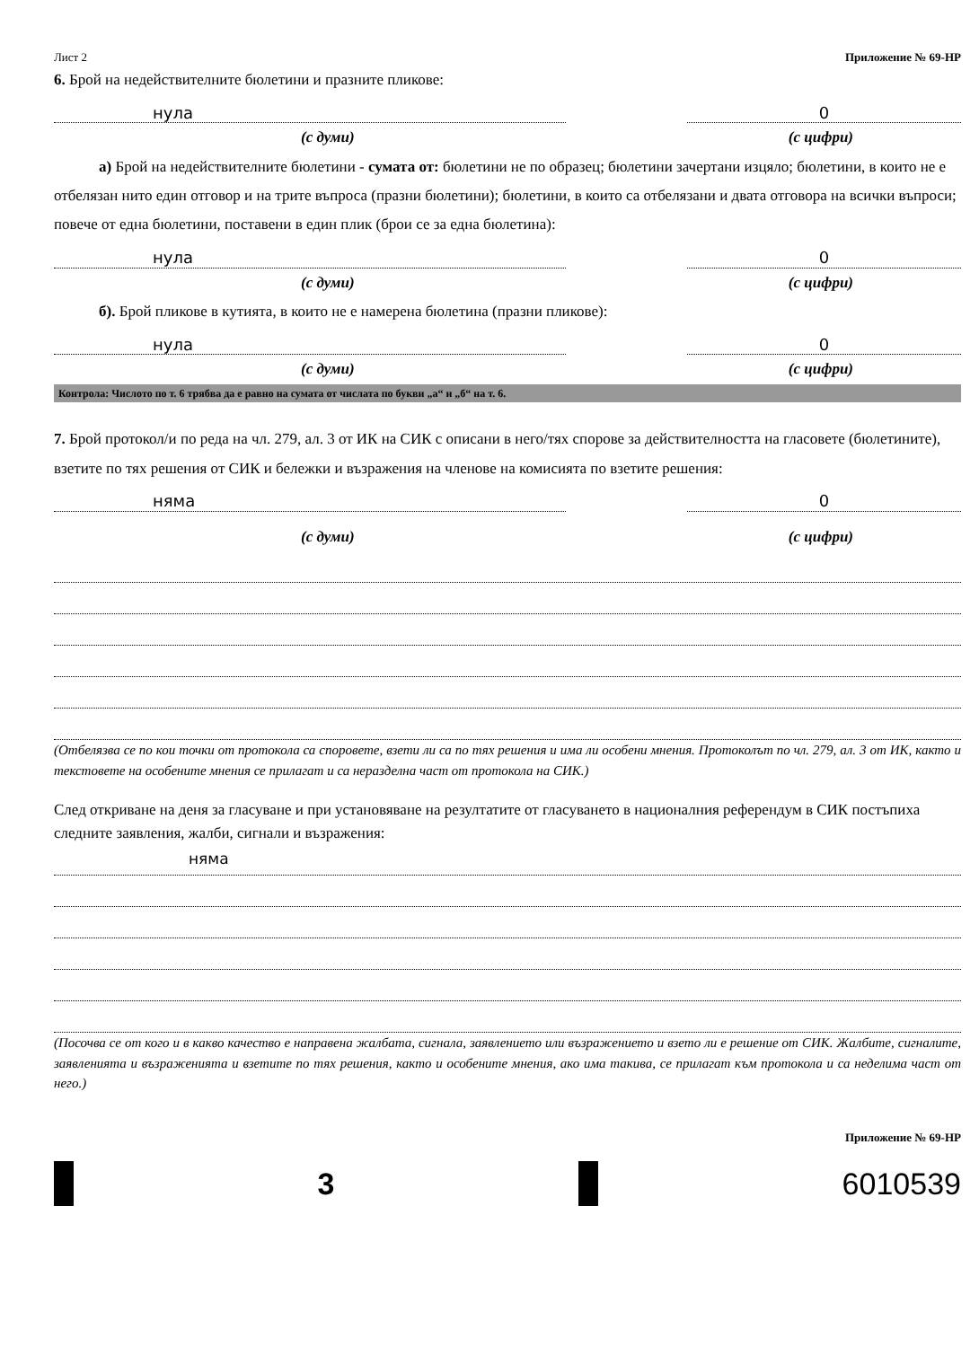Лист 2 Приложение № 69-НР
6. Брой на недействителните бюлетини и празните пликове:
нула
0
(с думи) (с цифри)
а) Брой на недействителните бюлетини - сумата от: бюлетини не по образец; бюлетини зачертани изцяло; бюлетини, в които не е отбелязан нито един отговор и на трите въпроса (празни бюлетини); бюлетини, в които са отбелязани и двата отговора на всички въпроси; повече от една бюлетини, поставени в един плик (брои се за една бюлетина):
нула
0
(с думи) (с цифри)
б). Брой пликове в кутията, в които не е намерена бюлетина (празни пликове):
нула
0
(с думи) (с цифри)
Контрола: Числото по т. 6 трябва да е равно на сумата от числата по букви „а“ и „б“ на т. 6.
7. Брой протокол/и по реда на чл. 279, ал. 3 от ИК на СИК с описани в него/тях спорове за действителността на гласовете (бюлетините), взетите по тях решения от СИК и бележки и възражения на членове на комисията по взетите решения:
няма
0
(с думи) (с цифри)
(Отбелязва се по кои точки от протокола са споровете, взети ли са по тях решения и има ли особени мнения. Протоколът по чл. 279, ал. 3 от ИК, както и текстовете на особените мнения се прилагат и са неразделна част от протокола на СИК.)
След откриване на деня за гласуване и при установяване на резултатите от гласуването в националния референдум в СИК постъпиха следните заявления, жалби, сигнали и възражения:
няма
(Посочва се от кого и в какво качество е направена жалбата, сигнала, заявлението или възражението и взето ли е решение от СИК. Жалбите, сигналите, заявленията и възраженията и взетите по тях решения, както и особените мнения, ако има такива, се прилагат към протокола и са неделима част от него.)
Приложение № 69-НР
3 6010539